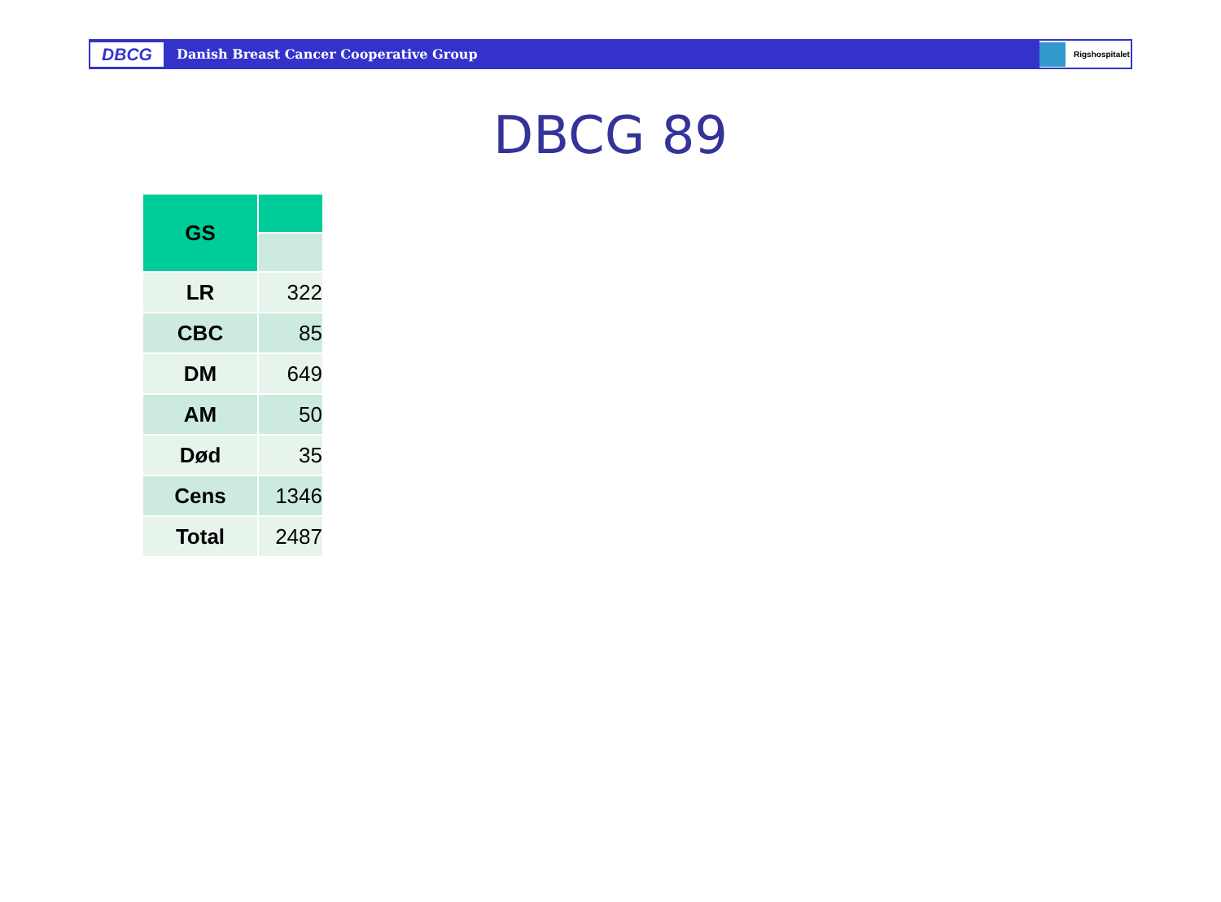DBCG
Danish Breast Cancer Cooperative Group
Rigshospitalet
DBCG 89
| GS | |
| LR | 322 |
| CBC | 85 |
| DM | 649 |
| AM | 50 |
| Død | 35 |
| Cens | 1346 |
| Total | 2487 |